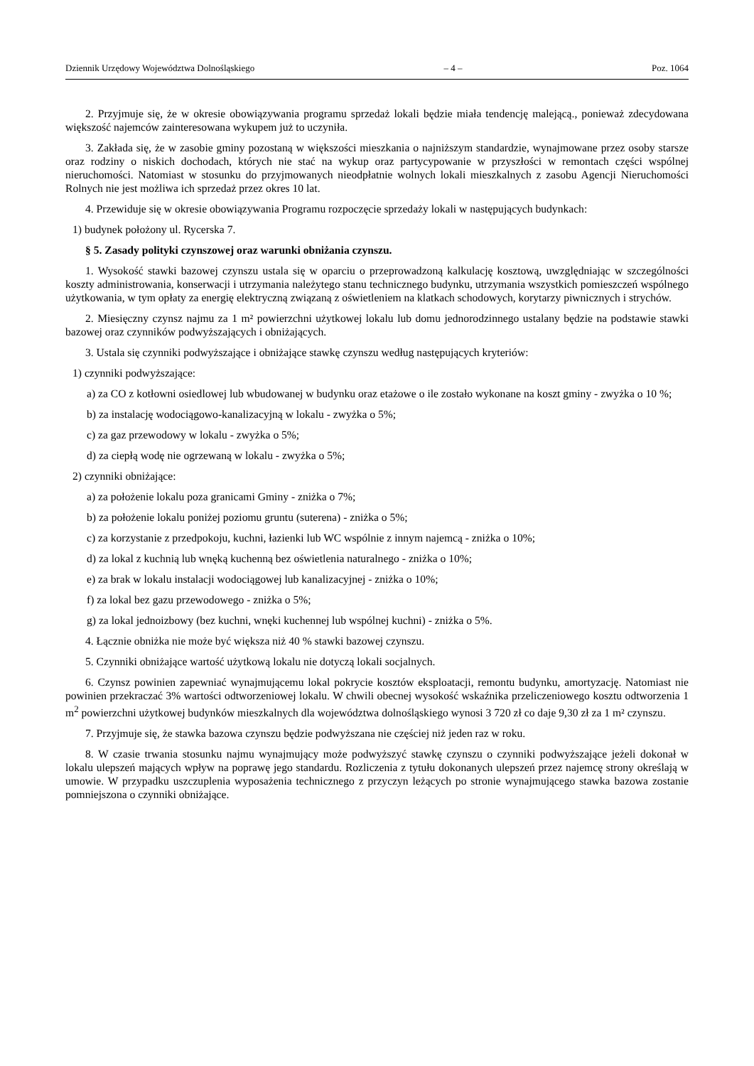Dziennik Urzędowy Województwa Dolnośląskiego – 4 – Poz. 1064
2. Przyjmuje się, że w okresie obowiązywania programu sprzedaż lokali będzie miała tendencję malejącą., ponieważ zdecydowana większość najemców zainteresowana wykupem już to uczyniła.
3. Zakłada się, że w zasobie gminy pozostaną w większości mieszkania o najniższym standardzie, wynajmowane przez osoby starsze oraz rodziny o niskich dochodach, których nie stać na wykup oraz partycypowanie w przyszłości w remontach części wspólnej nieruchomości. Natomiast w stosunku do przyjmowanych nieodpłatnie wolnych lokali mieszkalnych z zasobu Agencji Nieruchomości Rolnych nie jest możliwa ich sprzedaż przez okres 10 lat.
4. Przewiduje się w okresie obowiązywania Programu rozpoczęcie sprzedaży lokali w następujących budynkach:
1) budynek położony ul. Rycerska 7.
§ 5. Zasady polityki czynszowej oraz warunki obniżania czynszu.
1. Wysokość stawki bazowej czynszu ustala się w oparciu o przeprowadzoną kalkulację kosztową, uwzględniając w szczególności koszty administrowania, konserwacji i utrzymania należytego stanu technicznego budynku, utrzymania wszystkich pomieszczeń wspólnego użytkowania, w tym opłaty za energię elektryczną związaną z oświetleniem na klatkach schodowych, korytarzy piwnicznych i strychów.
2. Miesięczny czynsz najmu za 1 m² powierzchni użytkowej lokalu lub domu jednorodzinnego ustalany będzie na podstawie stawki bazowej oraz czynników podwyższających i obniżających.
3. Ustala się czynniki podwyższające i obniżające stawkę czynszu według następujących kryteriów:
1) czynniki podwyższające:
a) za CO z kotłowni osiedlowej lub wbudowanej w budynku oraz etażowe o ile zostało wykonane na koszt gminy - zwyżka o 10 %;
b) za instalację wodociągowo-kanalizacyjną w lokalu - zwyżka o 5%;
c) za gaz przewodowy w lokalu - zwyżka o 5%;
d) za ciepłą wodę nie ogrzewaną w lokalu - zwyżka o 5%;
2) czynniki obniżające:
a) za położenie lokalu poza granicami Gminy - zniżka o 7%;
b) za położenie lokalu poniżej poziomu gruntu (suterena) - zniżka o 5%;
c) za korzystanie z przedpokoju, kuchni, łazienki lub WC wspólnie z innym najemcą - zniżka o 10%;
d) za lokal z kuchnią lub wnęką kuchenną bez oświetlenia naturalnego - zniżka o 10%;
e) za brak w lokalu instalacji wodociągowej lub kanalizacyjnej - zniżka o 10%;
f) za lokal bez gazu przewodowego - zniżka o 5%;
g) za lokal jednoizbowy (bez kuchni, wnęki kuchennej lub wspólnej kuchni) - zniżka o 5%.
4. Łącznie obniżka nie może być większa niż 40 % stawki bazowej czynszu.
5. Czynniki obniżające wartość użytkową lokalu nie dotyczą lokali socjalnych.
6. Czynsz powinien zapewniać wynajmującemu lokal pokrycie kosztów eksploatacji, remontu budynku, amortyzację. Natomiast nie powinien przekraczać 3% wartości odtworzeniowej lokalu. W chwili obecnej wysokość wskaźnika przeliczeniowego kosztu odtworzenia 1 m<sup>2</sup> powierzchni użytkowej budynków mieszkalnych dla województwa dolnośląskiego wynosi 3 720 zł co daje 9,30 zł za 1 m² czynszu.
7. Przyjmuje się, że stawka bazowa czynszu będzie podwyższana nie częściej niż jeden raz w roku.
8. W czasie trwania stosunku najmu wynajmujący może podwyższyć stawkę czynszu o czynniki podwyższające jeżeli dokonał w lokalu ulepszeń mających wpływ na poprawę jego standardu. Rozliczenia z tytułu dokonanych ulepszeń przez najemcę strony określają w umowie. W przypadku uszczuplenia wyposażenia technicznego z przyczyn leżących po stronie wynajmującego stawka bazowa zostanie pomniejszona o czynniki obniżające.